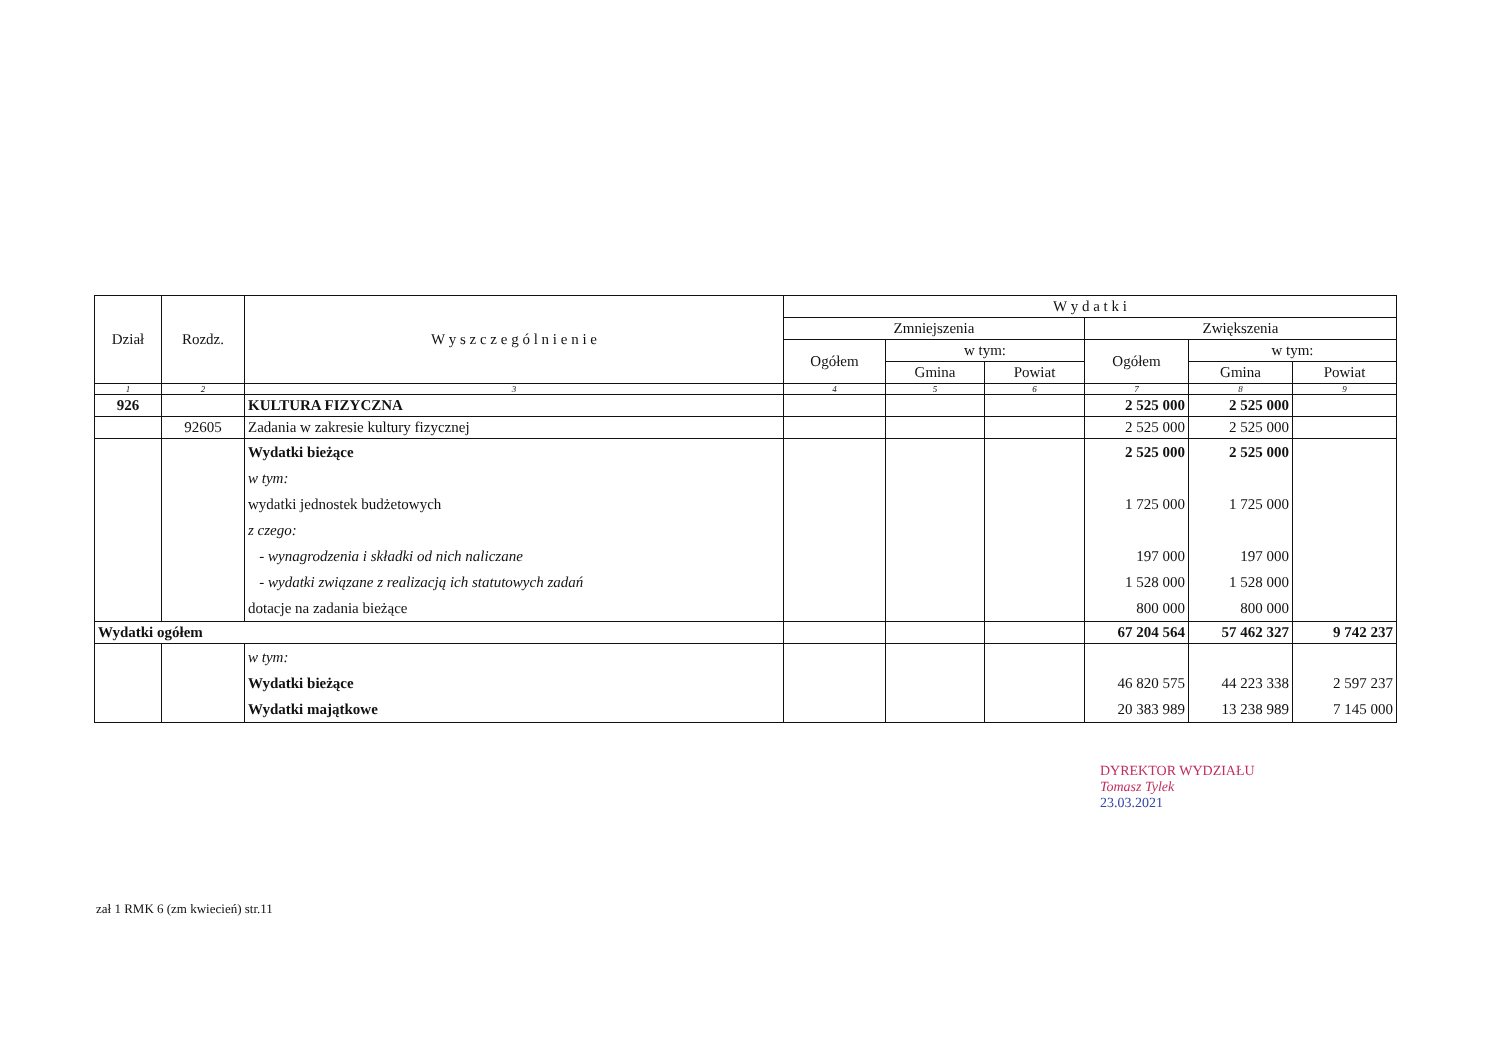| Dział | Rozdz. | W y s z c z e g ó l n i e n i e | W y d a t k i | | | | | |
| --- | --- | --- | --- | --- | --- | --- | --- | --- |
| | | | Zmniejszenia | | | Zwiększenia | | |
| | | | Ogółem | w tym: | | Ogółem | w tym: | |
| | | | | Gmina | Powiat | | Gmina | Powiat |
| 1 | 2 | 3 | 4 | 5 | 6 | 7 | 8 | 9 |
| 926 | | KULTURA FIZYCZNA | | | | 2 525 000 | 2 525 000 | |
| | 92605 | Zadania w zakresie kultury fizycznej | | | | 2 525 000 | 2 525 000 | |
| | | Wydatki bieżące | | | | 2 525 000 | 2 525 000 | |
| | | w tym: | | | | | | |
| | | wydatki jednostek budżetowych | | | | 1 725 000 | 1 725 000 | |
| | | z czego: | | | | | | |
| | | - wynagrodzenia i składki od nich naliczane | | | | 197 000 | 197 000 | |
| | | - wydatki związane z realizacją ich statutowych zadań | | | | 1 528 000 | 1 528 000 | |
| | | dotacje na zadania bieżące | | | | 800 000 | 800 000 | |
| Wydatki ogółem | | | | | | 67 204 564 | 57 462 327 | 9 742 237 |
| | | w tym: | | | | | | |
| | | Wydatki bieżące | | | | 46 820 575 | 44 223 338 | 2 597 237 |
| | | Wydatki majątkowe | | | | 20 383 989 | 13 238 989 | 7 145 000 |
DYREKTOR WYDZIAŁU
Tomasz Tylek
23.03.2021
zał 1 RMK 6 (zm kwiecień) str.11